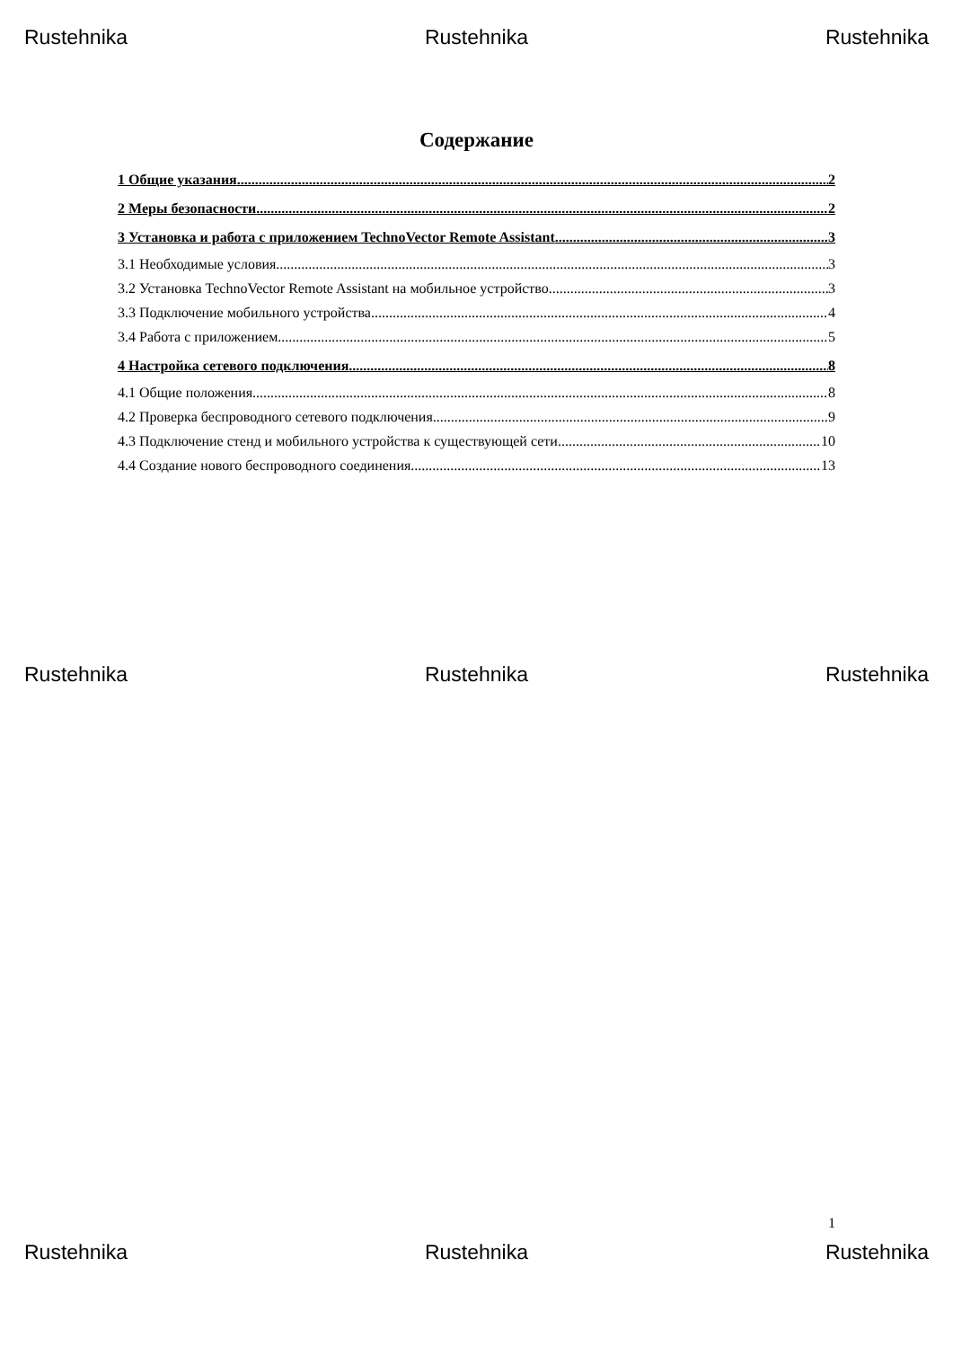Rustehnika Rustehnika Rustehnika
Содержание
1 Общие указания 2
2 Меры безопасности 2
3 Установка и работа с приложением TechnoVector Remote Assistant 3
3.1 Необходимые условия 3
3.2 Установка TechnoVector Remote Assistant на мобильное устройство 3
3.3 Подключение мобильного устройства 4
3.4 Работа с приложением 5
4 Настройка сетевого подключения 8
4.1 Общие положения 8
4.2 Проверка беспроводного сетевого подключения 9
4.3 Подключение стенд и мобильного устройства к существующей сети 10
4.4 Создание нового беспроводного соединения 13
Rustehnika Rustehnika Rustehnika
1
Rustehnika Rustehnika Rustehnika